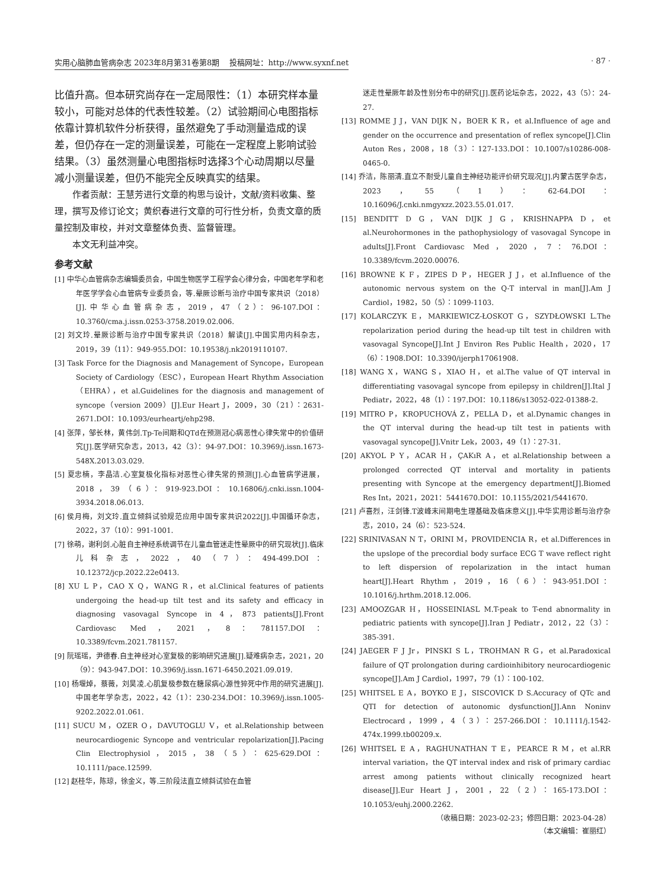实用心脑肺血管病杂志 2023年8月第31卷第8期　 投稿网址：http://www.syxnf.net · 87 ·
比值升高。但本研究尚存在一定局限性：（1）本研究样本量较小，可能对总体的代表性较差。（2）试验期间心电图指标依靠计算机软件分析获得，虽然避免了手动测量造成的误差，但仍存在一定的测量误差，可能在一定程度上影响试验结果。（3）虽然测量心电图指标时选择3个心动周期以尽量减小测量误差，但仍不能完全反映真实的结果。
作者贡献：王慧芳进行文章的构思与设计，文献/资料收集、整理，撰写及修订论文；黄织春进行文章的可行性分析，负责文章的质量控制及审校，并对文章整体负责、监督管理。
本文无利益冲突。
参考文献
[1] 中华心血管病杂志编辑委员会，中国生物医学工程学会心律分会，中国老年学和老年医学学会心血管病专业委员会，等.晕厥诊断与治疗中国专家共识（2018）[J].中华心血管病杂志，2019，47（2）：96-107.DOI：10.3760/cma.j.issn.0253-3758.2019.02.006.
[2] 刘文玲.晕厥诊断与治疗中国专家共识（2018）解读[J].中国实用内科杂志，2019，39（11）：949-955.DOI：10.19538/j.nk2019110107.
[3] Task Force for the Diagnosis and Management of Syncope，European Society of Cardiology（ESC），European Heart Rhythm Association（EHRA），et al.Guidelines for the diagnosis and management of syncope（version 2009）[J].Eur Heart J，2009，30（21）：2631-2671.DOI：10.1093/eurheartj/ehp298.
[4] 张萍，邹长林，黄伟剑.Tp-Te间期和QTd在预测冠心病恶性心律失常中的价值研究[J].医学研究杂志，2013，42（3）：94-97.DOI：10.3969/j.issn.1673-548X.2013.03.029.
[5] 夏忠楠，李晶洁.心室复极化指标对恶性心律失常的预测[J].心血管病学进展，2018，39（6）：919-923.DOI：10.16806/j.cnki.issn.1004-3934.2018.06.013.
[6] 侯月梅，刘文玲.直立倾斜试验规范应用中国专家共识2022[J].中国循环杂志，2022，37（10）：991-1001.
[7] 徐萌，谢利剑.心脏自主神经系统调节在儿童血管迷走性晕厥中的研究现状[J].临床儿科杂志，2022，40（7）：494-499.DOI：10.12372/jcp.2022.22e0413.
[8] XU L P，CAO X Q，WANG R，et al.Clinical features of patients undergoing the head-up tilt test and its safety and efficacy in diagnosing vasovagal Syncope in 4，873 patients[J].Front Cardiovasc Med，2021，8：781157.DOI：10.3389/fcvm.2021.781157.
[9] 阮瑶瑶，尹德春.自主神经对心室复极的影响研究进展[J].疑难病杂志，2021，20（9）：943-947.DOI：10.3969/j.issn.1671-6450.2021.09.019.
[10] 杨堰焯，蔡薇，刘昊凌.心肌复极参数在糖尿病心源性猝死中作用的研究进展[J].中国老年学杂志，2022，42（1）：230-234.DOI：10.3969/j.issn.1005-9202.2022.01.061.
[11] SUCU M，OZER O，DAVUTOGLU V，et al.Relationship between neurocardiogenic Syncope and ventricular repolarization[J].Pacing Clin Electrophysiol，2015，38（5）：625-629.DOI：10.1111/pace.12599.
[12] 赵桂华，陈琼，徐金义，等.三阶段法直立倾斜试验在血管
迷走性晕厥年龄及性别分布中的研究[J].医药论坛杂志，2022，43（5）：24-27.
[13] ROMME J J，VAN DIJK N，BOER K R，et al.Influence of age and gender on the occurrence and presentation of reflex syncope[J].Clin Auton Res，2008，18（3）：127-133.DOI：10.1007/s10286-008-0465-0.
[14] 乔洁，陈丽清.直立不耐受儿童自主神经功能评价研究现况[J].内蒙古医学杂志，2023，55（1）：62-64.DOI：10.16096/J.cnki.nmgyxzz.2023.55.01.017.
[15] BENDITT D G，VAN DIJK J G，KRISHNAPPA D，et al.Neurohormones in the pathophysiology of vasovagal Syncope in adults[J].Front Cardiovasc Med，2020，7：76.DOI：10.3389/fcvm.2020.00076.
[16] BROWNE K F，ZIPES D P，HEGER J J，et al.Influence of the autonomic nervous system on the Q-T interval in man[J].Am J Cardiol，1982，50（5）：1099-1103.
[17] KOLARCZYK E，MARKIEWICZ-ŁOSKOT G，SZYDŁOWSKI L.The repolarization period during the head-up tilt test in children with vasovagal Syncope[J].Int J Environ Res Public Health，2020，17（6）：1908.DOI：10.3390/ijerph17061908.
[18] WANG X，WANG S，XIAO H，et al.The value of QT interval in differentiating vasovagal syncope from epilepsy in children[J].Ital J Pediatr，2022，48（1）：197.DOI：10.1186/s13052-022-01388-2.
[19] MITRO P，KROPUCHOVÁ Z，PELLA D，et al.Dynamic changes in the QT interval during the head-up tilt test in patients with vasovagal syncope[J].Vnitr Lek，2003，49（1）：27-31.
[20] AKYOL P Y，ACAR H，ÇAKıR A，et al.Relationship between a prolonged corrected QT interval and mortality in patients presenting with Syncope at the emergency department[J].Biomed Res Int，2021，2021：5441670.DOI：10.1155/2021/5441670.
[21] 卢喜烈，汪剑锋.T波峰末间期电生理基础及临床意义[J].中华实用诊断与治疗杂志，2010，24（6）：523-524.
[22] SRINIVASAN N T，ORINI M，PROVIDENCIA R，et al.Differences in the upslope of the precordial body surface ECG T wave reflect right to left dispersion of repolarization in the intact human heart[J].Heart Rhythm，2019，16（6）：943-951.DOI：10.1016/j.hrthm.2018.12.006.
[23] AMOOZGAR H，HOSSEINIASL M.T-peak to T-end abnormality in pediatric patients with syncope[J].Iran J Pediatr，2012，22（3）：385-391.
[24] JAEGER F J Jr，PINSKI S L，TROHMAN R G，et al.Paradoxical failure of QT prolongation during cardioinhibitory neurocardiogenic syncope[J].Am J Cardiol，1997，79（1）：100-102.
[25] WHITSEL E A，BOYKO E J，SISCOVICK D S.Accuracy of QTc and QTI for detection of autonomic dysfunction[J].Ann Noninv Electrocard，1999，4（3）：257-266.DOI：10.1111/j.1542-474x.1999.tb00209.x.
[26] WHITSEL E A，RAGHUNATHAN T E，PEARCE R M，et al.RR interval variation，the QT interval index and risk of primary cardiac arrest among patients without clinically recognized heart disease[J].Eur Heart J，2001，22（2）：165-173.DOI：10.1053/euhj.2000.2262.
（收稿日期：2023-02-23；修回日期：2023-04-28）
（本文编辑：崔丽红）